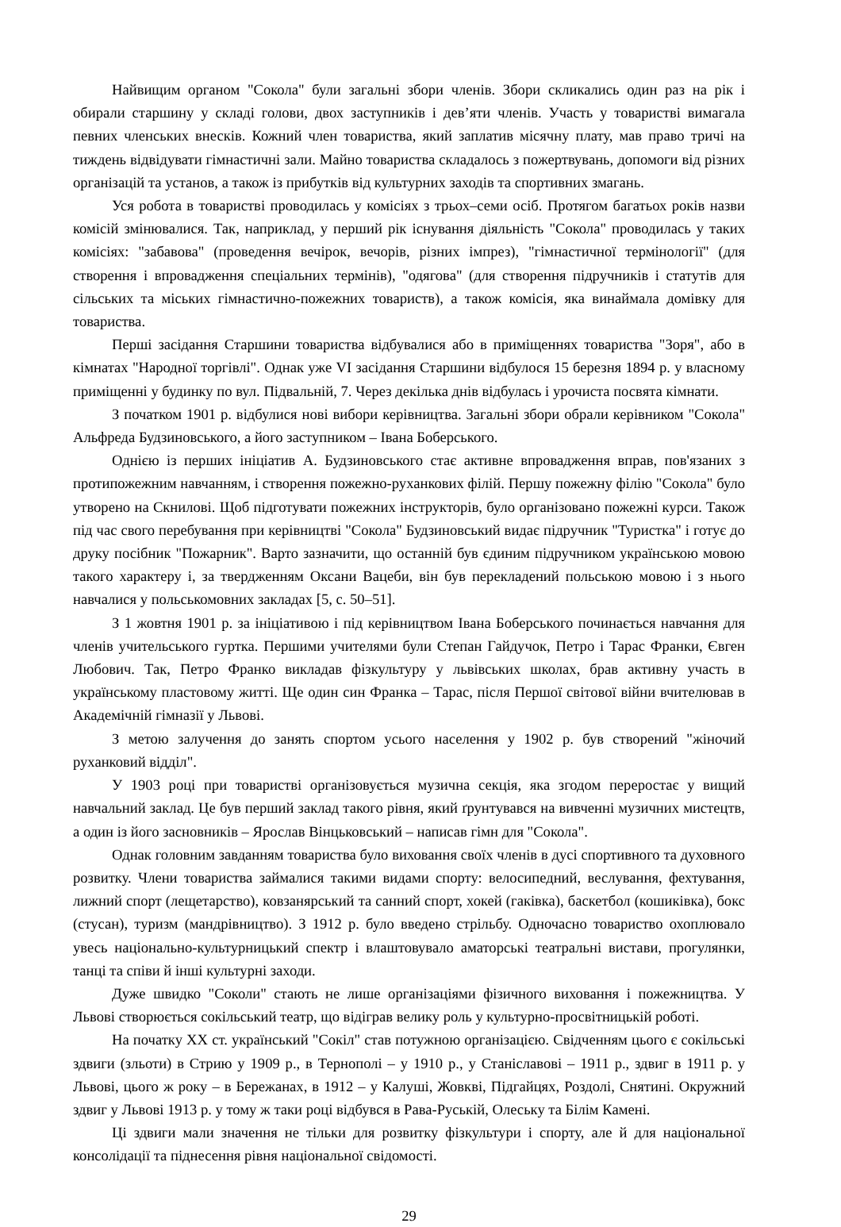Найвищим органом "Сокола" були загальні збори членів. Збори скликались один раз на рік і обирали старшину у складі голови, двох заступників і дев’яти членів. Участь у товаристві вимагала певних членських внесків. Кожний член товариства, який заплатив місячну плату, мав право тричі на тиждень відвідувати гімнастичні зали. Майно товариства складалось з пожертвувань, допомоги від різних організацій та установ, а також із прибутків від культурних заходів та спортивних змагань.
Уся робота в товаристві проводилась у комісіях з трьох–семи осіб. Протягом багатьох років назви комісій змінювалися. Так, наприклад, у перший рік існування діяльність "Сокола" проводилась у таких комісіях: "забавова" (проведення вечірок, вечорів, різних імпрез), "гімнастичної термінології" (для створення і впровадження спеціальних термінів), "одягова" (для створення підручників і статутів для сільських та міських гімнастично-пожежних товариств), а також комісія, яка винаймала домівку для товариства.
Перші засідання Старшини товариства відбувалися або в приміщеннях товариства "Зоря", або в кімнатах "Народної торгівлі". Однак уже VI засідання Старшини відбулося 15 березня 1894 р. у власному приміщенні у будинку по вул. Підвальній, 7. Через декілька днів відбулась і урочиста посвята кімнати.
З початком 1901 р. відбулися нові вибори керівництва. Загальні збори обрали керівником "Сокола" Альфреда Будзиновського, а його заступником – Івана Боберського.
Однією із перших ініціатив А. Будзиновського стає активне впровадження вправ, пов'язаних з протипожежним навчанням, і створення пожежно-руханкових філій. Першу пожежну філію "Сокола" було утворено на Скнилові. Щоб підготувати пожежних інструкторів, було організовано пожежні курси. Також під час свого перебування при керівництві "Сокола" Будзиновський видає підручник "Туристка" і готує до друку посібник "Пожарник". Варто зазначити, що останній був єдиним підручником українською мовою такого характеру і, за твердженням Оксани Вацеби, він був перекладений польською мовою і з нього навчалися у польськомовних закладах [5, с. 50–51].
З 1 жовтня 1901 р. за ініціативою і під керівництвом Івана Боберського починається навчання для членів учительського гуртка. Першими учителями були Степан Гайдучок, Петро і Тарас Франки, Євген Любович. Так, Петро Франко викладав фізкультуру у львівських школах, брав активну участь в українському пластовому житті. Ще один син Франка – Тарас, після Першої світової війни вчителював в Академічній гімназії у Львові.
З метою залучення до занять спортом усього населення у 1902 р. був створений "жіночий руханковий відділ".
У 1903 році при товаристві організовується музична секція, яка згодом переростає у вищий навчальний заклад. Це був перший заклад такого рівня, який ґрунтувався на вивченні музичних мистецтв, а один із його засновників – Ярослав Вінцьковський – написав гімн для "Сокола".
Однак головним завданням товариства було виховання своїх членів в дусі спортивного та духовного розвитку. Члени товариства займалися такими видами спорту: велосипедний, веслування, фехтування, лижний спорт (лещетарство), ковзанярський та санний спорт, хокей (гаківка), баскетбол (кошиківка), бокс (стусан), туризм (мандрівництво). З 1912 р. було введено стрільбу. Одночасно товариство охоплювало увесь національно-культурницький спектр і влаштовувало аматорські театральні вистави, прогулянки, танці та співи й інші культурні заходи.
Дуже швидко "Соколи" стають не лише організаціями фізичного виховання і пожежництва. У Львові створюється сокільський театр, що відіграв велику роль у культурно-просвітницькій роботі.
На початку XX ст. український "Сокіл" став потужною організацією. Свідченням цього є сокільські здвиги (зльоти) в Стрию у 1909 р., в Тернополі – у 1910 р., у Станіславові – 1911 р., здвиг в 1911 р. у Львові, цього ж року – в Бережанах, в 1912 – у Калуші, Жовкві, Підгайцях, Роздолі, Снятині. Окружний здвиг у Львові 1913 р. у тому ж таки році відбувся в Рава-Руській, Олеську та Білім Камені.
Ці здвиги мали значення не тільки для розвитку фізкультури і спорту, але й для національної консолідації та піднесення рівня національної свідомості.
29